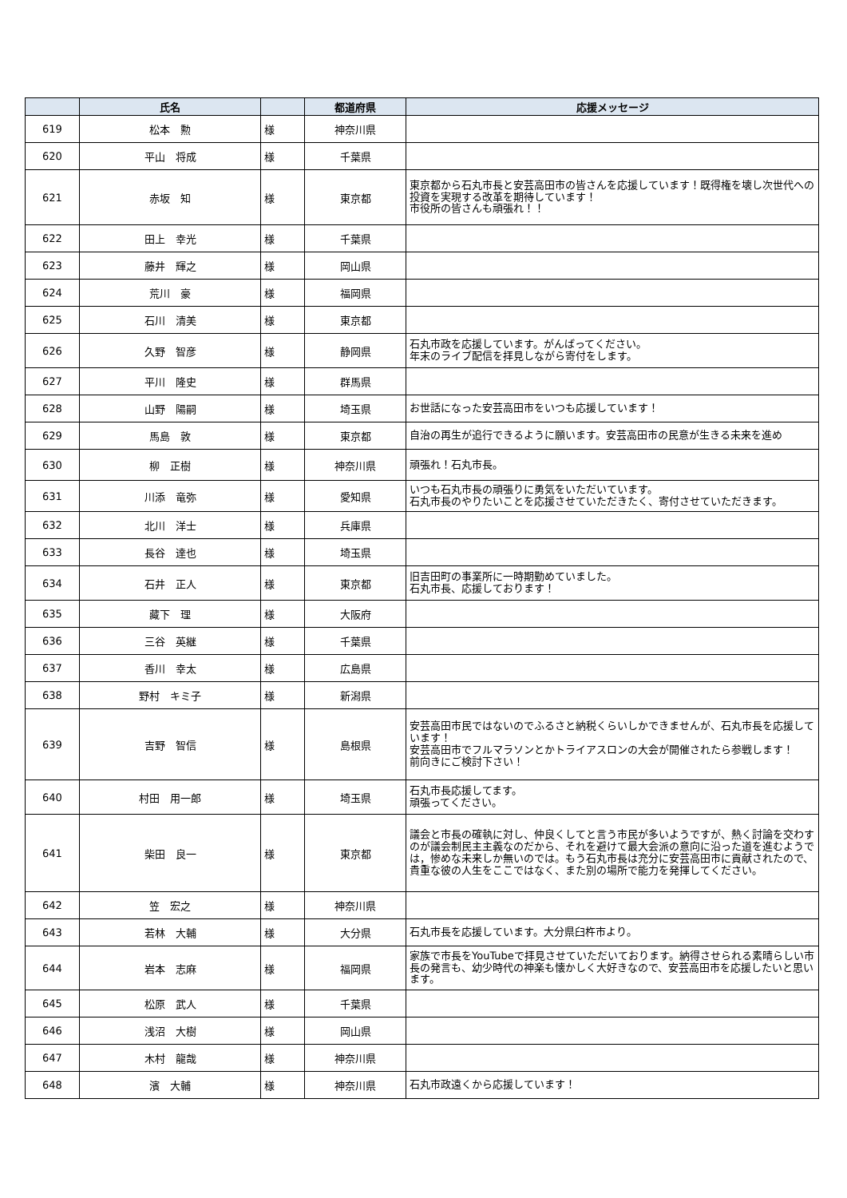| | 氏名 | | 都道府県 | 応援メッセージ |
| --- | --- | --- | --- | --- |
| 619 | 松本 勲 | 様 | 神奈川県 | |
| 620 | 平山 将成 | 様 | 千葉県 | |
| 621 | 赤坂 知 | 様 | 東京都 | 東京都から石丸市長と安芸高田市の皆さんを応援しています！既得権を壊し次世代への投資を実現する改革を期待しています！ 市役所の皆さんも頑張れ！！ |
| 622 | 田上 幸光 | 様 | 千葉県 | |
| 623 | 藤井 輝之 | 様 | 岡山県 | |
| 624 | 荒川 豪 | 様 | 福岡県 | |
| 625 | 石川 清美 | 様 | 東京都 | |
| 626 | 久野 智彦 | 様 | 静岡県 | 石丸市政を応援しています。がんばってください。 年末のライブ配信を拝見しながら寄付をします。 |
| 627 | 平川 隆史 | 様 | 群馬県 | |
| 628 | 山野 陽嗣 | 様 | 埼玉県 | お世話になった安芸高田市をいつも応援しています！ |
| 629 | 馬島 敦 | 様 | 東京都 | 自治の再生が追行できるように願います。安芸高田市の民意が生きる未来を進め |
| 630 | 柳 正樹 | 様 | 神奈川県 | 頑張れ！石丸市長。 |
| 631 | 川添 竜弥 | 様 | 愛知県 | いつも石丸市長の頑張りに勇気をいただいています。 石丸市長のやりたいことを応援させていただきたく、寄付させていただきます。 |
| 632 | 北川 洋士 | 様 | 兵庫県 | |
| 633 | 長谷 達也 | 様 | 埼玉県 | |
| 634 | 石井 正人 | 様 | 東京都 | 旧吉田町の事業所に一時期勤めていました。 石丸市長、応援しております！ |
| 635 | 藏下 理 | 様 | 大阪府 | |
| 636 | 三谷 英継 | 様 | 千葉県 | |
| 637 | 香川 幸太 | 様 | 広島県 | |
| 638 | 野村 キミ子 | 様 | 新潟県 | |
| 639 | 吉野 智信 | 様 | 島根県 | 安芸高田市民ではないのでふるさと納税くらいしかできませんが、石丸市長を応援しています！ 安芸高田市でフルマラソンとかトライアスロンの大会が開催されたら参戦します！ 前向きにご検討下さい！ |
| 640 | 村田 用一郎 | 様 | 埼玉県 | 石丸市長応援してます。 頑張ってください。 |
| 641 | 柴田 良一 | 様 | 東京都 | 議会と市長の確執に対し、仲良くしてと言う市民が多いようですが、熱く討論を交わすのが議会制民主主義なのだから、それを避けて最大会派の意向に沿った道を進むようでは，惨めな未来しか無いのでは。もう石丸市長は充分に安芸高田市に貢献されたので、貴重な彼の人生をここではなく、また別の場所で能力を発揮してください。 |
| 642 | 笠 宏之 | 様 | 神奈川県 | |
| 643 | 若林 大輔 | 様 | 大分県 | 石丸市長を応援しています。大分県臼杵市より。 |
| 644 | 岩本 志麻 | 様 | 福岡県 | 家族で市長をYouTubeで拝見させていただいております。納得させられる素晴らしい市長の発言も、幼少時代の神楽も懐かしく大好きなので、安芸高田市を応援したいと思います。 |
| 645 | 松原 武人 | 様 | 千葉県 | |
| 646 | 浅沼 大樹 | 様 | 岡山県 | |
| 647 | 木村 龍哉 | 様 | 神奈川県 | |
| 648 | 濱 大輔 | 様 | 神奈川県 | 石丸市政遠くから応援しています！ |